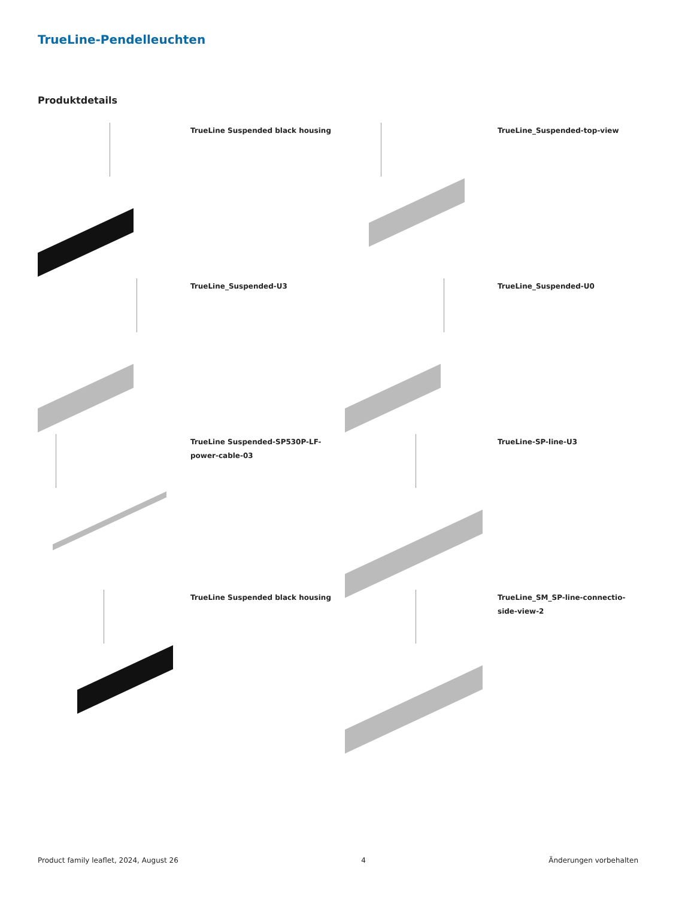TrueLine-Pendelleuchten
Produktdetails
TrueLine Suspended black housing
TrueLine_Suspended-top-view
TrueLine_Suspended-U3
TrueLine_Suspended-U0
TrueLine Suspended-SP530P-LF-
power-cable-03
TrueLine-SP-line-U3
TrueLine Suspended black housing
TrueLine_SM_SP-line-connectio-
side-view-2
Product family leaflet, 2024, August 26 4 Änderungen vorbehalten